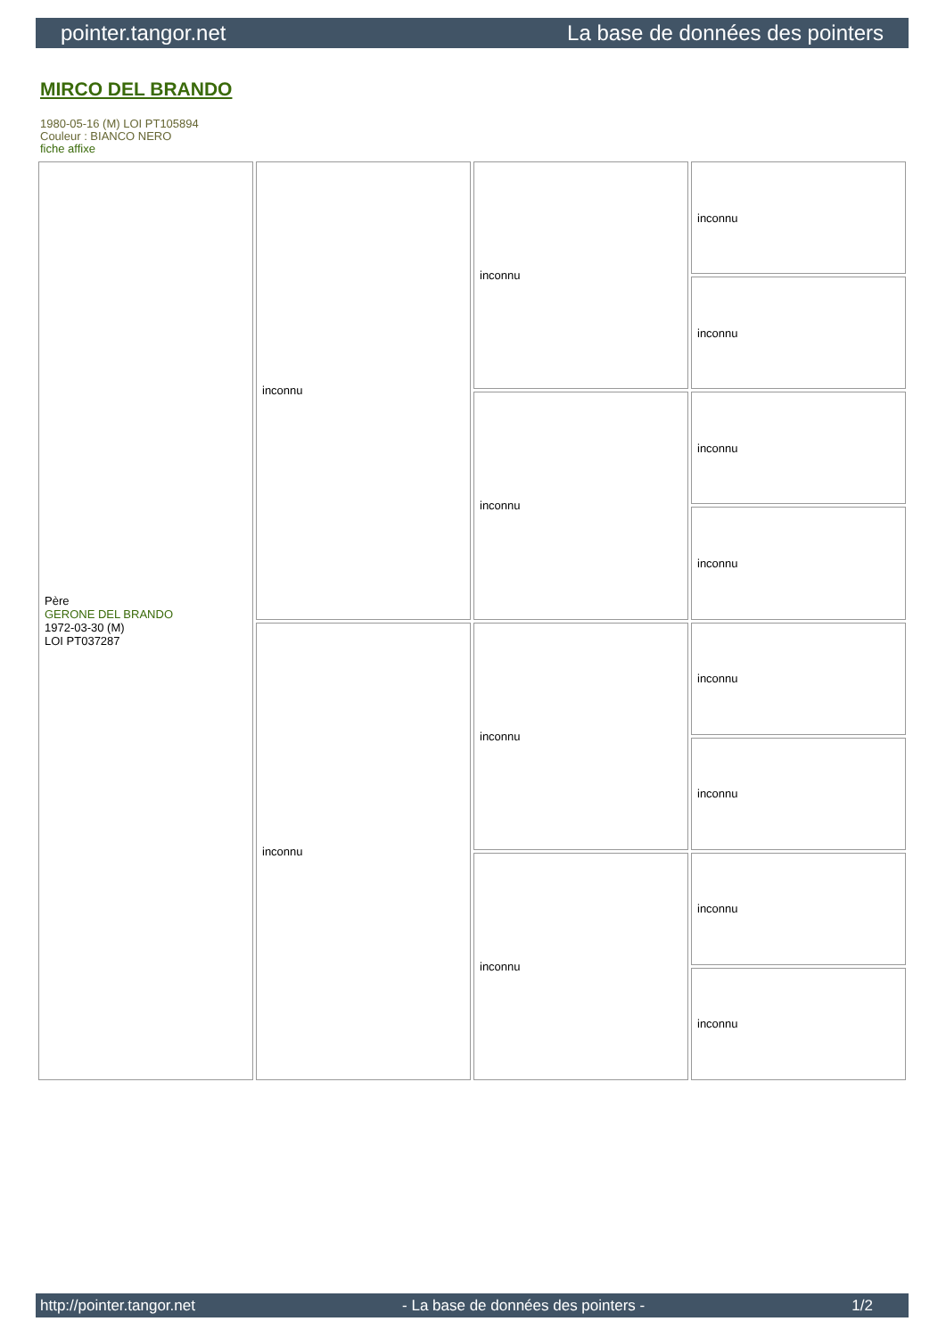pointer.tangor.net La base de données des pointers
MIRCO DEL BRANDO
1980-05-16 (M) LOI PT105894
Couleur : BIANCO NERO
fiche affixe
| Père GERONE DEL BRANDO 1972-03-30 (M) LOI PT037287 | inconnu | inconnu | inconnu |
| | | | inconnu |
| | | inconnu | inconnu |
| | | | inconnu |
| | inconnu | inconnu | inconnu |
| | | | inconnu |
| | | inconnu | inconnu |
| | | | inconnu |
http://pointer.tangor.net - La base de données des pointers - 1/2